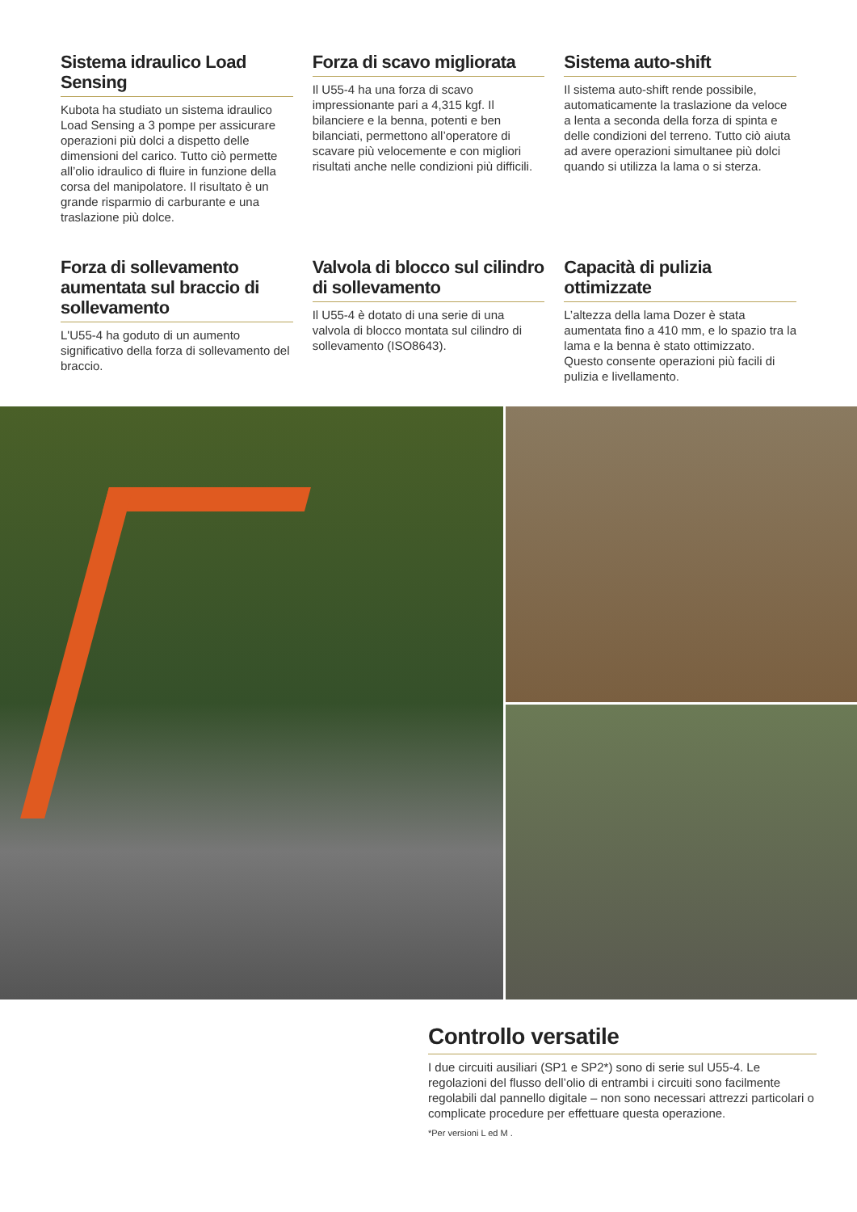Sistema idraulico Load Sensing
Kubota ha studiato un sistema idraulico Load Sensing a 3 pompe per assicurare operazioni più dolci a dispetto delle dimensioni del carico. Tutto ciò permette all’olio idraulico di fluire in funzione della corsa del manipolatore. Il risultato è un grande risparmio di carburante e una traslazione più dolce.
Forza di scavo migliorata
Il U55-4 ha una forza di scavo impressionante pari a 4,315 kgf. Il bilanciere e la benna, potenti e ben bilanciati, permettono all’operatore di scavare più velocemente e con migliori risultati anche nelle condizioni più difficili.
Sistema auto-shift
Il sistema auto-shift rende possibile, automaticamente la traslazione da veloce a lenta a seconda della forza di spinta e delle condizioni del terreno. Tutto ciò aiuta ad avere operazioni simultanee più dolci quando si utilizza la lama o si sterza.
Forza di sollevamento aumentata sul braccio di sollevamento
L'U55-4 ha goduto di un aumento significativo della forza di sollevamento del braccio.
Valvola di blocco sul cilindro di sollevamento
Il U55-4 è dotato di una serie di una valvola di blocco montata sul cilindro di sollevamento (ISO8643).
Capacità di pulizia ottimizzate
L’altezza della lama Dozer è stata aumentata fino a 410 mm, e lo spazio tra la lama e la benna è stato ottimizzato. Questo consente operazioni più facili di pulizia e livellamento.
Controllo versatile
I due circuiti ausiliari (SP1 e SP2*) sono di serie sul U55-4. Le regolazioni del flusso dell’olio di entrambi i circuiti sono facilmente regolabili dal pannello digitale – non sono necessari attrezzi particolari o complicate procedure per effettuare questa operazione.
*Per versioni L ed M .